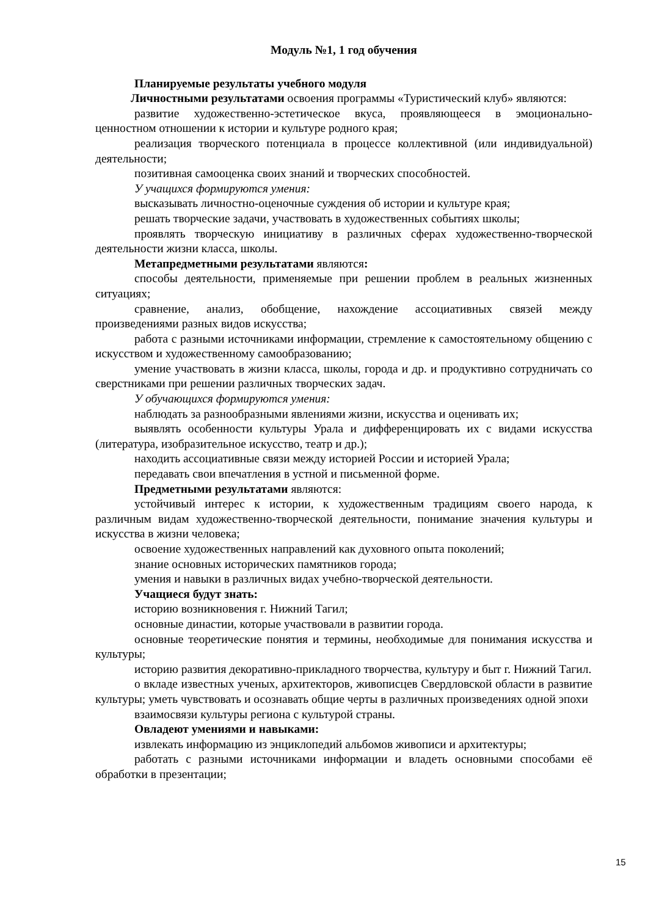Модуль №1, 1 год обучения
Планируемые результаты учебного модуля
Личностными результатами освоения программы «Туристический клуб» являются:
развитие художественно-эстетическое вкуса, проявляющееся в эмоционально-ценностном отношении к истории и культуре родного края;
реализация творческого потенциала в процессе коллективной (или индивидуальной) деятельности;
позитивная самооценка своих знаний и творческих способностей.
У учащихся формируются умения:
высказывать личностно-оценочные суждения об истории и культуре края;
решать творческие задачи, участвовать в художественных событиях школы;
проявлять творческую инициативу в различных сферах художественно-творческой деятельности жизни класса, школы.
Метапредметными результатами являются:
способы деятельности, применяемые при решении проблем в реальных жизненных ситуациях;
сравнение, анализ, обобщение, нахождение ассоциативных связей между произведениями разных видов искусства;
работа с разными источниками информации, стремление к самостоятельному общению с искусством и художественному самообразованию;
умение участвовать в жизни класса, школы, города и др. и продуктивно сотрудничать со сверстниками при решении различных творческих задач.
У обучающихся формируются умения:
наблюдать за разнообразными явлениями жизни, искусства и оценивать их;
выявлять особенности культуры Урала и дифференцировать их с видами искусства (литература, изобразительное искусство, театр и др.);
находить ассоциативные связи между историей России и историей Урала;
передавать свои впечатления в устной и письменной форме.
Предметными результатами являются:
устойчивый интерес к истории, к художественным традициям своего народа, к различным видам художественно-творческой деятельности, понимание значения культуры и искусства в жизни человека;
освоение художественных направлений как духовного опыта поколений;
знание основных исторических памятников города;
умения и навыки в различных видах учебно-творческой деятельности.
Учащиеся будут знать:
историю возникновения г. Нижний Тагил;
основные династии, которые участвовали в развитии города.
основные теоретические понятия и термины, необходимые для понимания искусства и культуры;
историю развития декоративно-прикладного творчества, культуру и быт г. Нижний Тагил.
о вкладе известных ученых, архитекторов, живописцев Свердловской области в развитие культуры; уметь чувствовать и осознавать общие черты в различных произведениях одной эпохи
взаимосвязи культуры региона с культурой страны.
Овладеют умениями и навыками:
извлекать информацию из энциклопедий альбомов живописи и архитектуры;
работать с разными источниками информации и владеть основными способами её обработки в презентации;
15